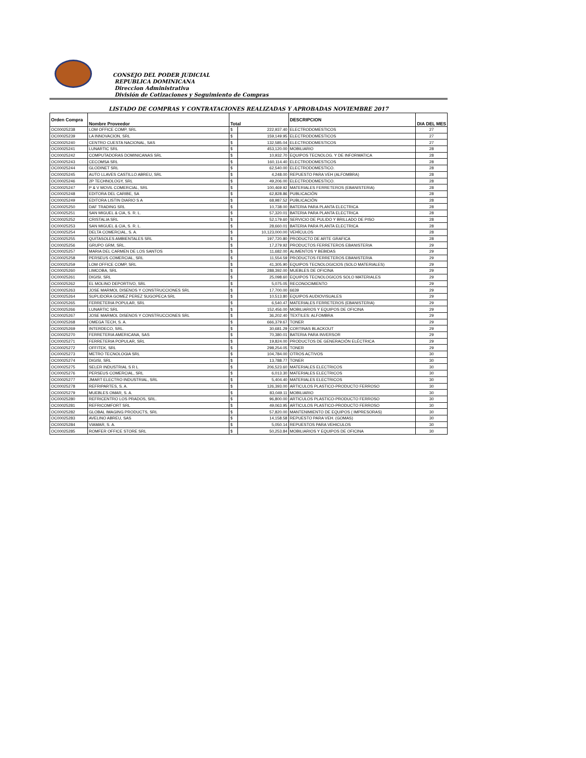CONSEJO DEL PODER JUDICIAL
REPUBLICA DOMINICANA
Direccion Administrativa
División de Cotizaciones y Seguimiento de Compras
LISTADO DE COMPRAS Y CONTRATACIONES REALIZADAS Y APROBADAS NOVIEMBRE 2017
| Orden Compra | Nombre Proveedor | Total | | DESCRIPCION | DIA DEL MES |
| --- | --- | --- | --- | --- | --- |
| OC00025238 | LOM OFFICE COMP, SRL | $ | 222,937.40 | ELECTRODOMESTICOS | 27 |
| OC00025239 | LA INNOVACION, SRL | $ | 159,149.95 | ELECTRODOMESTICOS | 27 |
| OC00025240 | CENTRO CUESTA NACIONAL, SAS | $ | 132,585.04 | ELECTRODOMESTICOS | 27 |
| OC00025241 | LUNARTIC SRL | $ | 453,120.00 | MOBILIARIO | 28 |
| OC00025242 | COMPUTADORAS DOMINICANAS SRL | $ | 10,932.70 | EQUIPOS TECNOLOG. Y DE INFORMATICA | 28 |
| OC00025243 | CECOMSA SRL | $ | 160,114.40 | ELECTRODOMESTICOS | 28 |
| OC00025244 | GLODINET SRL | $ | 62,540.00 | ELECTRODOMESTICO. | 28 |
| OC00025245 | AUTO LLAVES CASTILLO ABREU, SRL | $ | 4,248.00 | REPUESTO PARA VEH (ALFOMBRA) | 28 |
| OC00025246 | 2P TECHNOLOGY, SRL | $ | 49,206.00 | ELECTRODOMESTICO. | 28 |
| OC00025247 | P & V MOVIL COMERCIAL, SRL | $ | 100,469.92 | MATERIALES FERRETEROS (EBANISTERIA) | 28 |
| OC00025248 | EDITORA DEL CARIBE, SA | $ | 62,828.86 | PUBLICACIÓN | 28 |
| OC00025249 | EDITORA LISTIN DIARIO S A | $ | 68,987.52 | PUBLICACIÓN | 28 |
| OC00025250 | DAF TRADING SRL | $ | 10,738.00 | BATERIA PARA PLANTA ELECTRICA | 28 |
| OC00025251 | SAN MIGUEL & CIA, S. R. L. | $ | 57,320.01 | BATERIA PARA PLANTA ELECTRICA | 28 |
| OC00025252 | CRISTALIA SRL | $ | 52,179.60 | SERVICIO DE PULIDO Y BRILLADO DE PISO | 28 |
| OC00025253 | SAN MIGUEL & CIA, S. R. L. | $ | 28,660.01 | BATERIA PARA PLANTA ELECTRICA | 28 |
| OC00025254 | DELTA COMERCIAL, S. A. | $ | 10,123,000.00 | VEHÍCULOS | 28 |
| OC00025255 | QUITASOLES AMBIENTALES SRL | $ | 197,720.80 | PRODUCTO DE ARTE GRAFICA | 28 |
| OC00025256 | GRUPO GRM, SRL. | $ | 17,279.92 | PRODUCTOS FERRETEROS EBANISTERIA | 29 |
| OC00025257 | MARIA DEL CARMEN DE LOS SANTOS | $ | 11,682.00 | ALIMENTOS Y BEBIDAS | 29 |
| OC00025258 | PERSEUS COMERCIAL, SRL | $ | 11,554.59 | PRODUCTOS FERRETEROS EBANISTERIA | 29 |
| OC00025259 | LOM OFFICE COMP, SRL | $ | 41,305.90 | EQUIPOS TECNOLOGICIOS (SOLO MATERIALES) | 29 |
| OC00025260 | LIMCOBA, SRL | $ | 288,392.00 | MUEBLES DE OFICINA | 29 |
| OC00025261 | DIGISI, SRL | $ | 25,098.60 | EQUIPOS TECNOLOGICOS SOLO MATERIALES | 29 |
| OC00025262 | EL MOLINO DEPORTIVO, SRL | $ | 5,075.05 | RECONOCIMIENTO | 29 |
| OC00025263 | JOSE MARMOL DISENOS Y CONSTRUCCIONES SRL | $ | 17,700.00 | 6639 | 29 |
| OC00025264 | SUPLIDORA GOMEZ PEREZ SUGOPECA SRL | $ | 10,513.80 | EQUIPOS AUDIOVISUALES | 29 |
| OC00025265 | FERRETERIA POPULAR, SRL | $ | 6,540.47 | MATERIALES FERRETEROS (EBANISTERIA) | 29 |
| OC00025266 | LUNARTIC SRL | $ | 152,456.00 | MOBILIARIOS Y EQUIPOS DE OFICINA | 29 |
| OC00025267 | JOSE MARMOL DISENOS Y CONSTRUCCIONES SRL | $ | 36,202.40 | TEXTILES: ALFOMBRA | 29 |
| OC00025268 | OMEGA TECH, S. A. | $ | 666,379.67 | TONER | 29 |
| OC00025269 | INTERDECO, SRL. | $ | 30,681.29 | CORTINAS BLACKOUT | 29 |
| OC00025270 | FERRETERIA AMERICANA, SAS | $ | 70,380.01 | BATERIA PARA INVERSOR | 29 |
| OC00025271 | FERRETERIA POPULAR, SRL | $ | 19,824.00 | PRODUCTOS DE GENERACIÓN ELÉCTRICA | 29 |
| OC00025272 | OFFITEK, SRL | $ | 298,254.05 | TONER | 29 |
| OC00025273 | METRO TECNOLOGIA SRL | $ | 104,784.00 | OTROS ACTIVOS | 30 |
| OC00025274 | DIGISI, SRL | $ | 13,788.77 | TONER | 30 |
| OC00025275 | SELER INDUSTRIAL S R L | $ | 206,523.60 | MATERIALES ELECTRICOS | 30 |
| OC00025276 | PERSEUS COMERCIAL, SRL | $ | 6,013.30 | MATERIALES ELECTRICOS | 30 |
| OC00025277 | JMART ELECTRO INDUSTRIAL, SRL | $ | 5,404.40 | MATERIALES ELECTRICOS | 30 |
| OC00025278 | REFRIPARTES, S. A. | $ | 126,393.00 | ARTICULOS PLASTICO-PRODUCTO FERROSO | 30 |
| OC00025279 | MUEBLES OMAR, S. A. | $ | 83,049.11 | MOBILIARIO | 30 |
| OC00025280 | REFRICENTRO LOS PRADOS, SRL. | $ | 96,800.00 | ARTICULOS PLASTICO-PRODUCTO FERROSO | 30 |
| OC00025281 | REFRICOMFORT SRL | $ | 49,063.95 | ARTICULOS PLASTICO-PRODUCTO FERROSO | 30 |
| OC00025282 | GLOBAL IMAGING PRODUCTS, SRL | $ | 57,820.00 | MANTENIMIENTO DE EQUIPOS ( IMPRESORAS) | 30 |
| OC00025283 | AVELINO ABREU, SAS | $ | 14,158.58 | REPUESTO PARA VEH. (GOMAS) | 30 |
| OC00025284 | VIAMAR, S. A. | $ | 5,050.14 | REPUESTOS PARA VEHICULOS | 30 |
| OC00025285 | ROMFER OFFICE STORE SRL | $ | 50,253.84 | MOBILIARIOS Y EQUIPOS DE OFICINA | 30 |